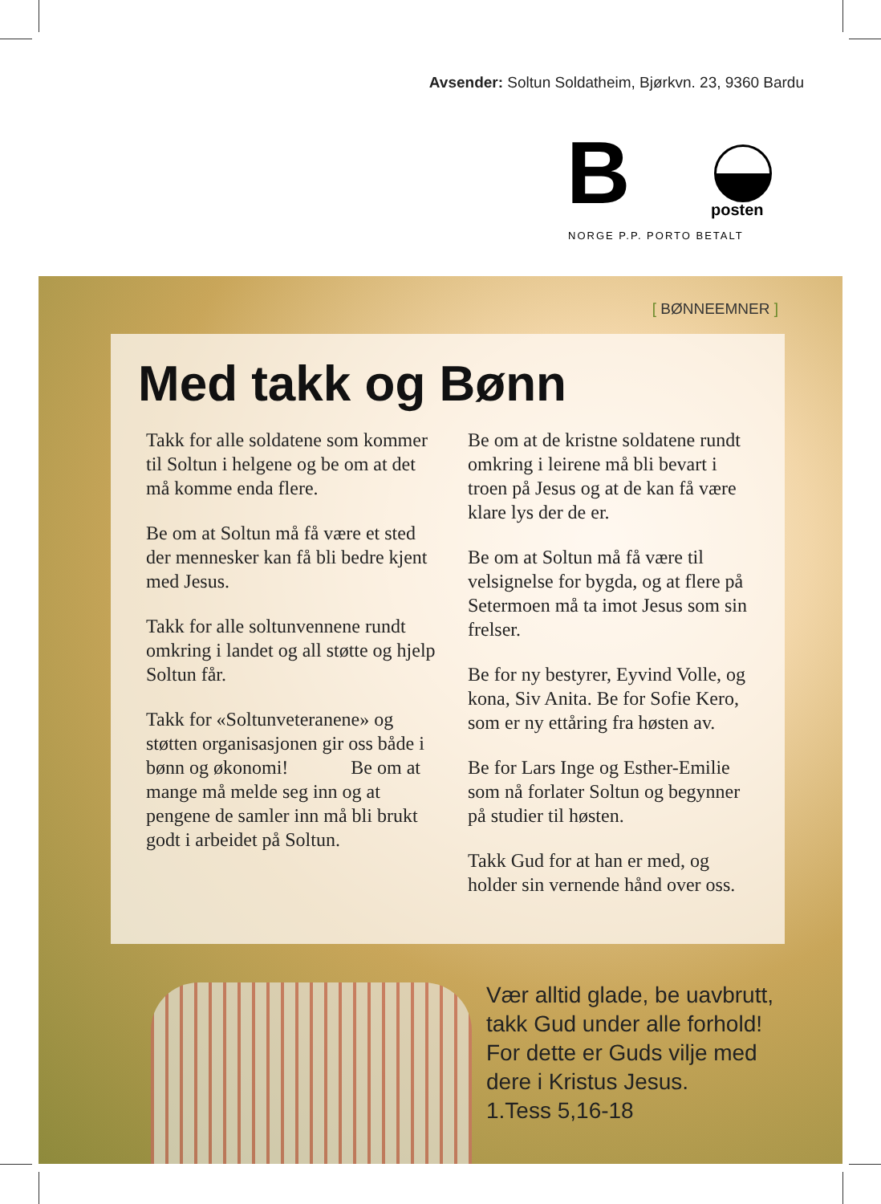Avsender: Soltun Soldatheim, Bjørkvn. 23, 9360 Bardu
B posten
NORGE P.P. PORTO BETALT
[ BØNNEEMNER ]
Med takk og Bønn
Takk for alle soldatene som kommer til Soltun i helgene og be om at det må komme enda flere.
Be om at Soltun må få være et sted der mennesker kan få bli bedre kjent med Jesus.
Takk for alle soltunvennene rundt omkring i landet og all støtte og hjelp Soltun får.
Takk for «Soltunveteranene» og støtten organisasjonen gir oss både i bønn og økonomi! Be om at mange må melde seg inn og at pengene de samler inn må bli brukt godt i arbeidet på Soltun.
Be om at de kristne soldatene rundt omkring i leirene må bli bevart i troen på Jesus og at de kan få være klare lys der de er.
Be om at Soltun må få være til velsignelse for bygda, og at flere på Setermoen må ta imot Jesus som sin frelser.
Be for ny bestyrer, Eyvind Volle, og kona, Siv Anita. Be for Sofie Kero, som er ny ettåring fra høsten av.
Be for Lars Inge og Esther-Emilie som nå forlater Soltun og begynner på studier til høsten.
Takk Gud for at han er med, og holder sin vernende hånd over oss.
Vær alltid glade, be uavbrutt,
takk Gud under alle forhold!
For dette er Guds vilje med
dere i Kristus Jesus.
1.Tess 5,16-18